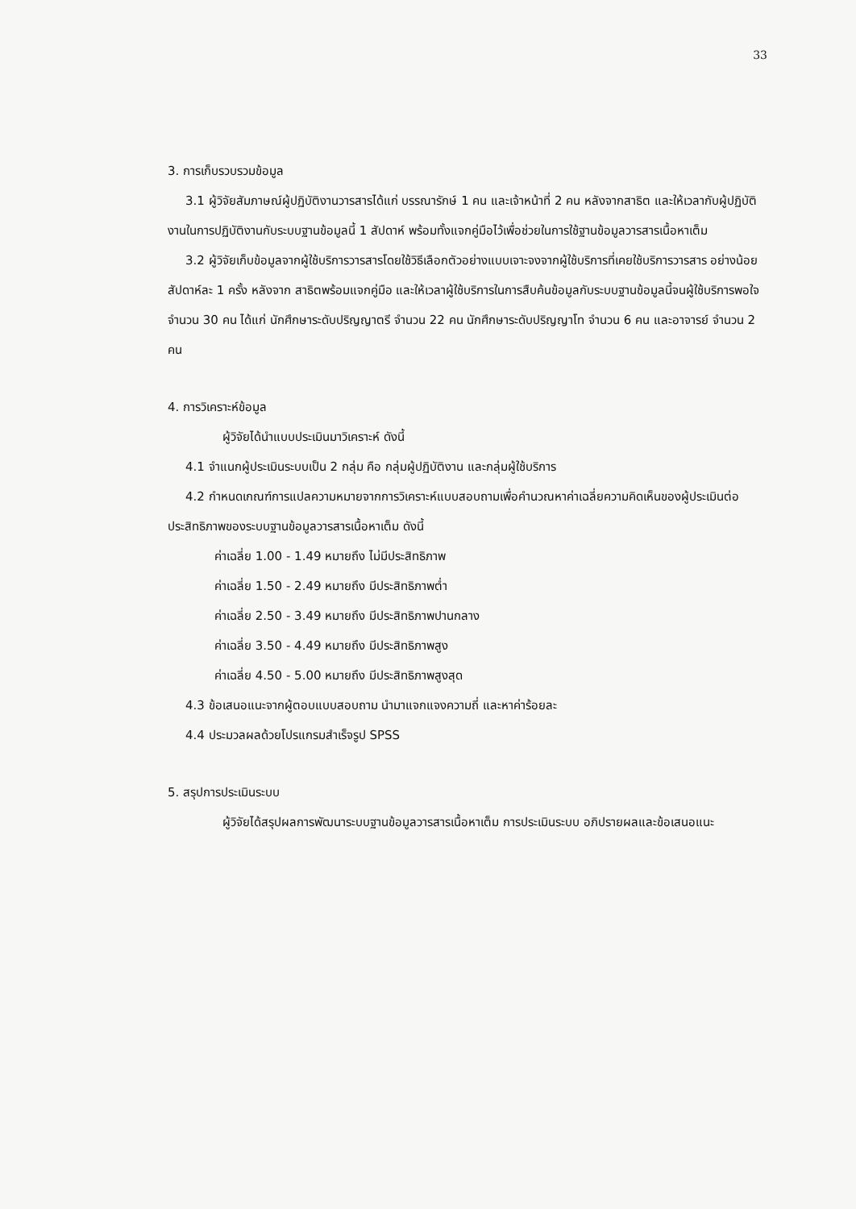33
3. การเก็บรวบรวมข้อมูล
3.1 ผู้วิจัยสัมภาษณ์ผู้ปฏิบัติงานวารสารได้แก่ บรรณารักษ์ 1 คน และเจ้าหน้าที่ 2 คน หลังจากสาธิต และให้เวลากับผู้ปฏิบัติงานในการปฏิบัติงานกับระบบฐานข้อมูลนี้ 1 สัปดาห์ พร้อมทั้งแจกคู่มือไว้เพื่อช่วยในการใช้ฐานข้อมูลวารสารเนื้อหาเต็ม
3.2 ผู้วิจัยเก็บข้อมูลจากผู้ใช้บริการวารสารโดยใช้วิธีเลือกตัวอย่างแบบเจาะจงจากผู้ใช้บริการที่เคยใช้บริการวารสาร อย่างน้อยสัปดาห์ละ 1 ครั้ง หลังจาก สาธิตพร้อมแจกคู่มือ และให้เวลาผู้ใช้บริการในการสืบค้นข้อมูลกับระบบฐานข้อมูลนี้จนผู้ใช้บริการพอใจ จำนวน 30 คน ได้แก่ นักศึกษาระดับปริญญาตรี จำนวน 22 คน นักศึกษาระดับปริญญาโท จำนวน 6 คน และอาจารย์ จำนวน 2 คน
4. การวิเคราะห์ข้อมูล
ผู้วิจัยได้นำแบบประเมินมาวิเคราะห์ ดังนี้
4.1 จำแนกผู้ประเมินระบบเป็น 2 กลุ่ม คือ กลุ่มผู้ปฏิบัติงาน และกลุ่มผู้ใช้บริการ
4.2 กำหนดเกณฑ์การแปลความหมายจากการวิเคราะห์แบบสอบถามเพื่อคำนวณหาค่าเฉลี่ยความคิดเห็นของผู้ประเมินต่อประสิทธิภาพของระบบฐานข้อมูลวารสารเนื้อหาเต็ม ดังนี้
ค่าเฉลี่ย 1.00 - 1.49 หมายถึง ไม่มีประสิทธิภาพ
ค่าเฉลี่ย 1.50 - 2.49 หมายถึง มีประสิทธิภาพต่ำ
ค่าเฉลี่ย 2.50 - 3.49 หมายถึง มีประสิทธิภาพปานกลาง
ค่าเฉลี่ย 3.50 - 4.49 หมายถึง มีประสิทธิภาพสูง
ค่าเฉลี่ย 4.50 - 5.00 หมายถึง มีประสิทธิภาพสูงสุด
4.3 ข้อเสนอแนะจากผู้ตอบแบบสอบถาม นำมาแจกแจงความถี่ และหาค่าร้อยละ
4.4 ประมวลผลด้วยโปรแกรมสำเร็จรูป SPSS
5. สรุปการประเมินระบบ
ผู้วิจัยได้สรุปผลการพัฒนาระบบฐานข้อมูลวารสารเนื้อหาเต็ม การประเมินระบบ อภิปรายผลและข้อเสนอแนะ